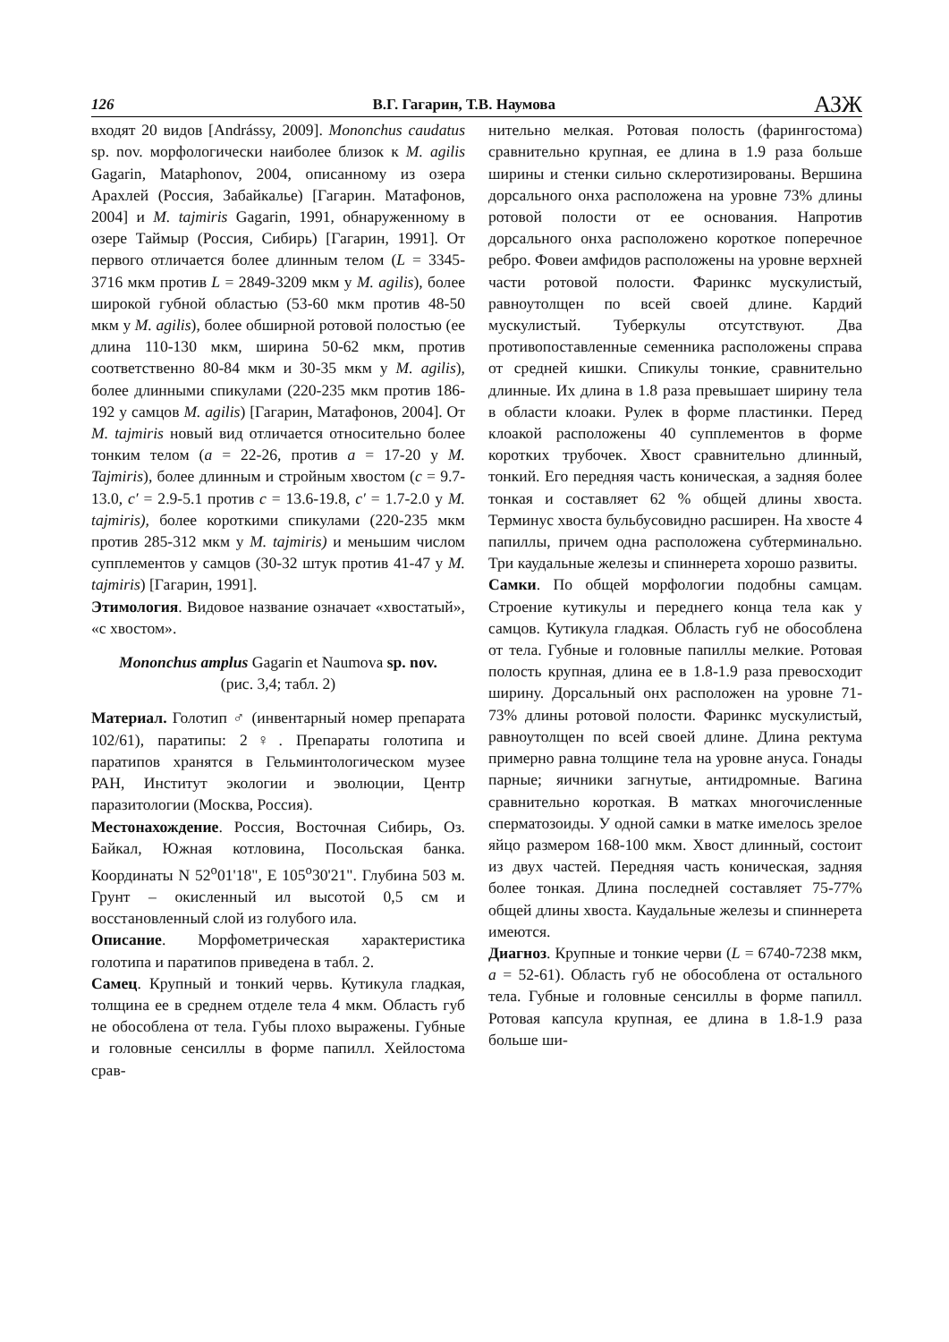126 В.Г. Гагарин, Т.В. Наумова АЗЖ
входят 20 видов [Andrássy, 2009]. Mononchus caudatus sp. nov. морфологически наиболее близок к M. agilis Gagarin, Mataphonov, 2004, описанному из озера Арахлей (Россия, Забайкалье) [Гагарин. Матафонов, 2004] и M. tajmiris Gagarin, 1991, обнаруженному в озере Таймыр (Россия, Сибирь) [Гагарин, 1991]. От первого отличается более длинным телом (L = 3345-3716 мкм против L = 2849-3209 мкм у M. agilis), более широкой губной областью (53-60 мкм против 48-50 мкм у M. agilis), более обширной ротовой полостью (ее длина 110-130 мкм, ширина 50-62 мкм, против соответственно 80-84 мкм и 30-35 мкм у M. agilis), более длинными спикулами (220-235 мкм против 186-192 у самцов M. agilis) [Гагарин, Матафонов, 2004]. От M. tajmiris новый вид отличается относительно более тонким телом (a = 22-26, против a = 17-20 у M. Tajmiris), более длинным и стройным хвостом (c = 9.7-13.0, c′ = 2.9-5.1 против c = 13.6-19.8, c′ = 1.7-2.0 у M. tajmiris), более короткими спикулами (220-235 мкм против 285-312 мкм у M. tajmiris) и меньшим числом супплементов у самцов (30-32 штук против 41-47 у M. tajmiris) [Гагарин, 1991].
Этимология. Видовое название означает «хвостатый», «с хвостом».
Mononchus amplus Gagarin et Naumova sp. nov.
(рис. 3,4; табл. 2)
Материал. Голотип ♂ (инвентарный номер препарата 102/61), паратипы: 2♀. Препараты голотипа и паратипов хранятся в Гельминтологическом музее РАН, Институт экологии и эволюции, Центр паразитологии (Москва, Россия).
Местонахождение. Россия, Восточная Сибирь, Оз. Байкал, Южная котловина, Посольская банка. Координаты N 52<sup>о</sup>01'18", E 105<sup>о</sup>30'21". Глубина 503 м. Грунт – окисленный ил высотой 0,5 см и восстановленный слой из голубого ила.
Описание. Морфометрическая характеристика голотипа и паратипов приведена в табл. 2.
Самец. Крупный и тонкий червь. Кутикула гладкая, толщина ее в среднем отделе тела 4 мкм. Область губ не обособлена от тела. Губы плохо выражены. Губные и головные сенсиллы в форме папилл. Хейлостома срав-
нительно мелкая. Ротовая полость (фарингостома) сравнительно крупная, ее длина в 1.9 раза больше ширины и стенки сильно склеротизированы. Вершина дорсального онха расположена на уровне 73% длины ротовой полости от ее основания. Напротив дорсального онха расположено короткое поперечное ребро. Фовеи амфидов расположены на уровне верхней части ротовой полости. Фаринкс мускулистый, равноутолщен по всей своей длине. Кардий мускулистый. Туберкулы отсутствуют. Два противопоставленные семенника расположены справа от средней кишки. Спикулы тонкие, сравнительно длинные. Их длина в 1.8 раза превышает ширину тела в области клоаки. Рулек в форме пластинки. Перед клоакой расположены 40 супплементов в форме коротких трубочек. Хвост сравнительно длинный, тонкий. Его передняя часть коническая, а задняя более тонкая и составляет 62 % общей длины хвоста. Терминус хвоста бульбусовидно расширен. На хвосте 4 папиллы, причем одна расположена субтерминально. Три каудальные железы и спиннерета хорошо развиты.
Самки. По общей морфологии подобны самцам. Строение кутикулы и переднего конца тела как у самцов. Кутикула гладкая. Область губ не обособлена от тела. Губные и головные папиллы мелкие. Ротовая полость крупная, длина ее в 1.8-1.9 раза превосходит ширину. Дорсальный онх расположен на уровне 71-73% длины ротовой полости. Фаринкс мускулистый, равноутолщен по всей своей длине. Длина ректума примерно равна толщине тела на уровне ануса. Гонады парные; яичники загнутые, антидромные. Вагина сравнительно короткая. В матках многочисленные сперматозоиды. У одной самки в матке имелось зрелое яйцо размером 168-100 мкм. Хвост длинный, состоит из двух частей. Передняя часть коническая, задняя более тонкая. Длина последней составляет 75-77% общей длины хвоста. Каудальные железы и спиннерета имеются.
Диагноз. Крупные и тонкие черви (L = 6740-7238 мкм, a = 52-61). Область губ не обособлена от остального тела. Губные и головные сенсиллы в форме папилл. Ротовая капсула крупная, ее длина в 1.8-1.9 раза больше ши-